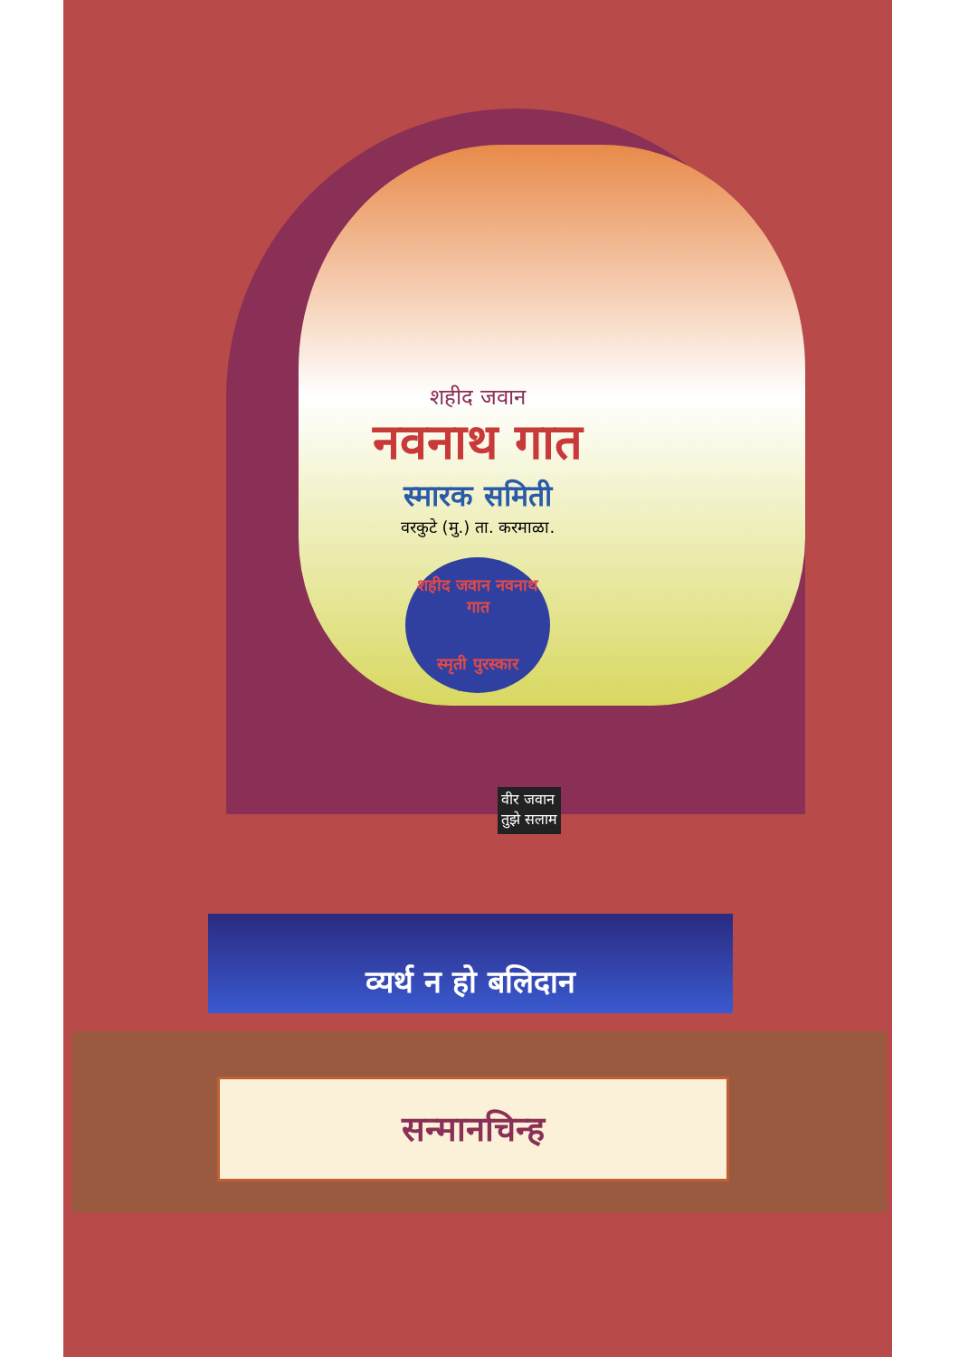शहीद जवान
नवनाथ गात
स्मारक समिती
वरकुटे (मु.) ता. करमाळा.
शहीद जवान नवनाथ गात
स्मृती पुरस्कार
वीर जवान
तुझे सलाम
व्यर्थ न हो बलिदान
सन्मानचिन्ह